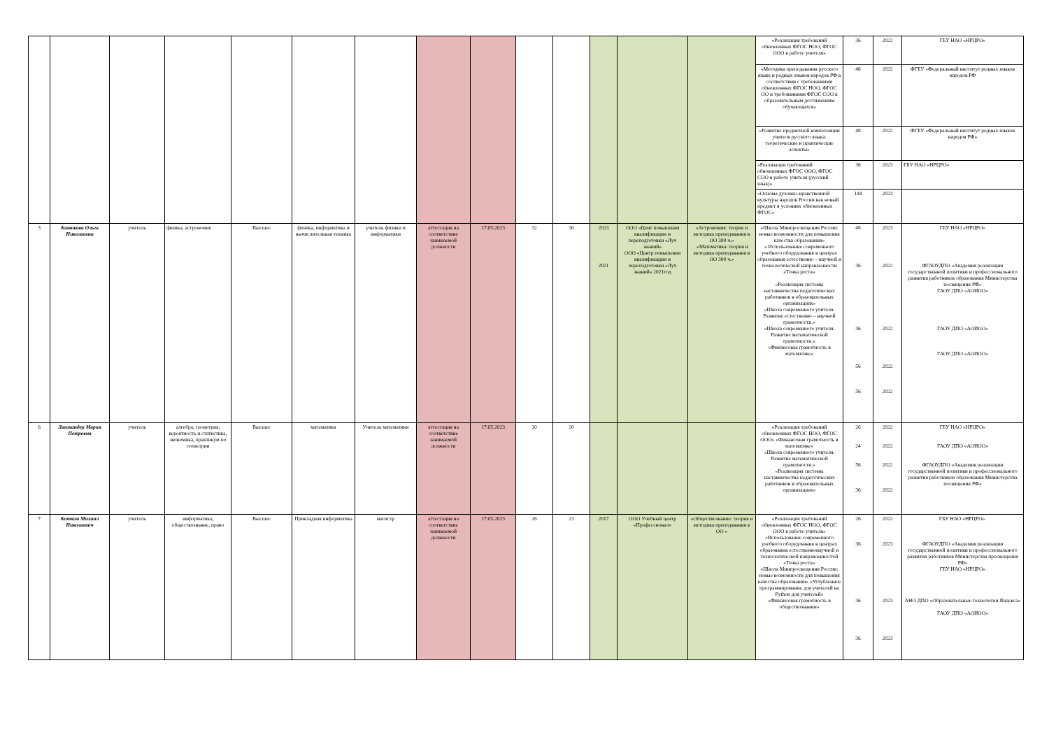| | | | | | | | | | | | | | | «Реализация требований обновленных ФГОС НОО, ФГОС ООО в работе учителя» | 36 | 2022 | ГБУ НАО «НРЦРО» |
| | | | | | | | | | | | | | | «Методика преподавания русского языка и родных языков народов РФ в соответствии с требованиями обновленных ФГОС НОО, ФГОС ОО и требованиями ФГОС СОО к образовательным достижениям обучающихся» | 48 | 2022 | ФГБУ «Федеральный институт родных языков народов РФ |
| | | | | | | | | | | | | | | «Развитие предметной компетенции учителя русского языка: теоретические и практические аспекты» | 48 | 2022 | ФГБУ «Федеральный институт родных языков народов РФ» |
| | | | | | | | | | | | | | | «Реализация требований обновленных ФГОС ООО, ФГОС СОО в работе учителя (русский язык)» | 36 | 2023 | ГБУ НАО «НРЦРО» |
| | | | | | | | | | | | | | | «Основы духовно-нравственной культуры народов России как новый предмет в условиях обновленных ФГОС» | 144 | 2023 | |
| 3 | Канюкова Ольга Николаевна | учитель | физика, астрономия | Высшее | физика, информатика и вычислительная техника | учитель физики и информатики | аттестация на соответствие занимаемой должности | 17.05.2023 | 32 | 30 | 2023 2021 | ООО «Цент повышения квалификации и переподготовки «Луч знаний» ООО «Центр повышения квалификации и переподготовки «Луч знаний» 2021год | «Астрономия: теория и методика преподавания в ОО 300 ч.» .«Математика: теория и методика преподавания в ОО 300 ч.» | «Школа Минпросвещения России: новые возможности для повышения качества образования» « Использование современного учебного оборудования в центрах образования естественно – научной и технологической направленности «Точка роста» «Реализация системы наставничества педагогических работников в образовательных организациях» «Школа современного учителя. Развитие естественно – научной грамотности.» «Школа современного учителя. Развитие математической грамотности.» «Финансовая грамотность в математике» | 48 36 36 56 56 | 2023 2022 2022 2022 2022 | ГБУ НАО «НРЦРО» ФГАОУДПО «Академия реализации государственной политики и профессионального развития работников образования Министерства посвящения РФ» ГАОУ ДПО «АОИОО» ГАОУ ДПО «АОИОО» ГАОУ ДПО «АОИОО» |
| 6 | Лаптандер Мария Петровна | учитель | алгебра, геометрия, вероятность и статистика, экономика, практикум по геометрии | Высшее | математика | Учитель математики | аттестация на соответствие занимаемой должности | 17.05.2023 | 20 | 20 | | | | «Реализация требований обновленных ФГОС НОО, ФГОС ООО» «Финансовая грамотность в математике» «Школа современного учителя. Развитие математической грамотности.» «Реализация системы наставничества педагогических работников в образовательных организациях» | 26 24 56 36 | 2022 2022 2022 2022 | ГБУ НАО «НРЦРО» ГАОУ ДПО «АОИОО» ФГАОУДПО «Академия реализации государственной политики и профессионального развития работников образования Министерства посвящения РФ» |
| 7 | Коткин Михаил Николаевич | учитель | информатика, обществознание, право | Высшее | Прикладная информатика | магистр | аттестация на соответствие занимаемой должности | 17.05.2023 | 26 | 23 | 2017 | ООО Учебный центр «Профессионал» | «Обществознание: теория и методика преподавания в ОО » | «Реализация требований обновленных ФГОС НОО, ФГОС ООО в работе учителя» «Использование современного учебного оборудования в центрах образования естественнонаучной и технологической направленностей «Точка роста» «Школа Минпросвещения России: новые возможности для повышения качества образования» «Углубленное программирование для учителей на Python для учителей» «Финансовая грамотность в обществознании» | 26 36 36 36 | 2022 2023 2023 2023 | ГБУ НАО «НРЦРО». ФГАОУДПО «Академия реализации государственной политики и профессионального развития работников Министерства просвещения РФ» ГБУ НАО «НРЦРО» АНО ДПО «Образовательные технологии Яндекса» ГАОУ ДПО «АОИОО» |